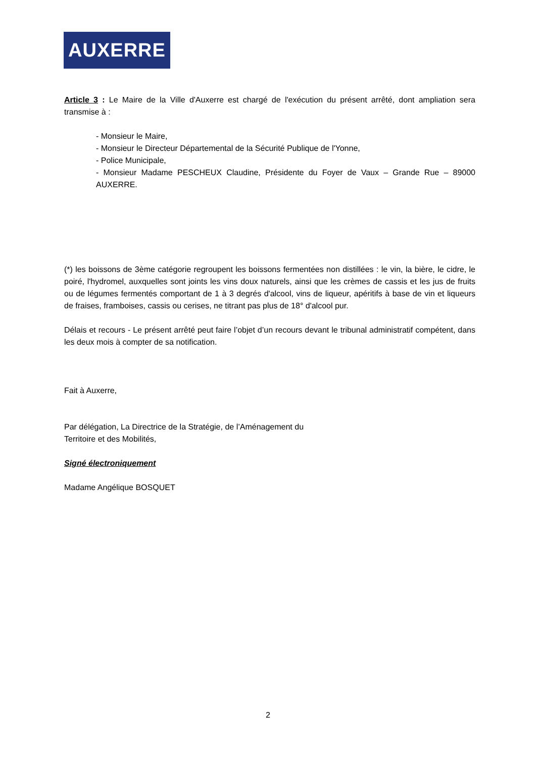AUXERRE
Article 3 : Le Maire de la Ville d'Auxerre est chargé de l'exécution du présent arrêté, dont ampliation sera transmise à :
- Monsieur le Maire,
- Monsieur le Directeur Départemental de la Sécurité Publique de l'Yonne,
- Police Municipale,
- Monsieur Madame PESCHEUX Claudine, Présidente du Foyer de Vaux – Grande Rue – 89000 AUXERRE.
(*) les boissons de 3ème catégorie regroupent les boissons fermentées non distillées : le vin, la bière, le cidre, le poiré, l'hydromel, auxquelles sont joints les vins doux naturels, ainsi que les crèmes de cassis et les jus de fruits ou de légumes fermentés comportant de 1 à 3 degrés d'alcool, vins de liqueur, apéritifs à base de vin et liqueurs de fraises, framboises, cassis ou cerises, ne titrant pas plus de 18° d'alcool pur.
Délais et recours - Le présent arrêté peut faire l’objet d’un recours devant le tribunal administratif compétent, dans les deux mois à compter de sa notification.
Fait à Auxerre,
Par délégation, La Directrice de la Stratégie, de l’Aménagement du
Territoire et des Mobilités,
Signé électroniquement
Madame Angélique BOSQUET
2